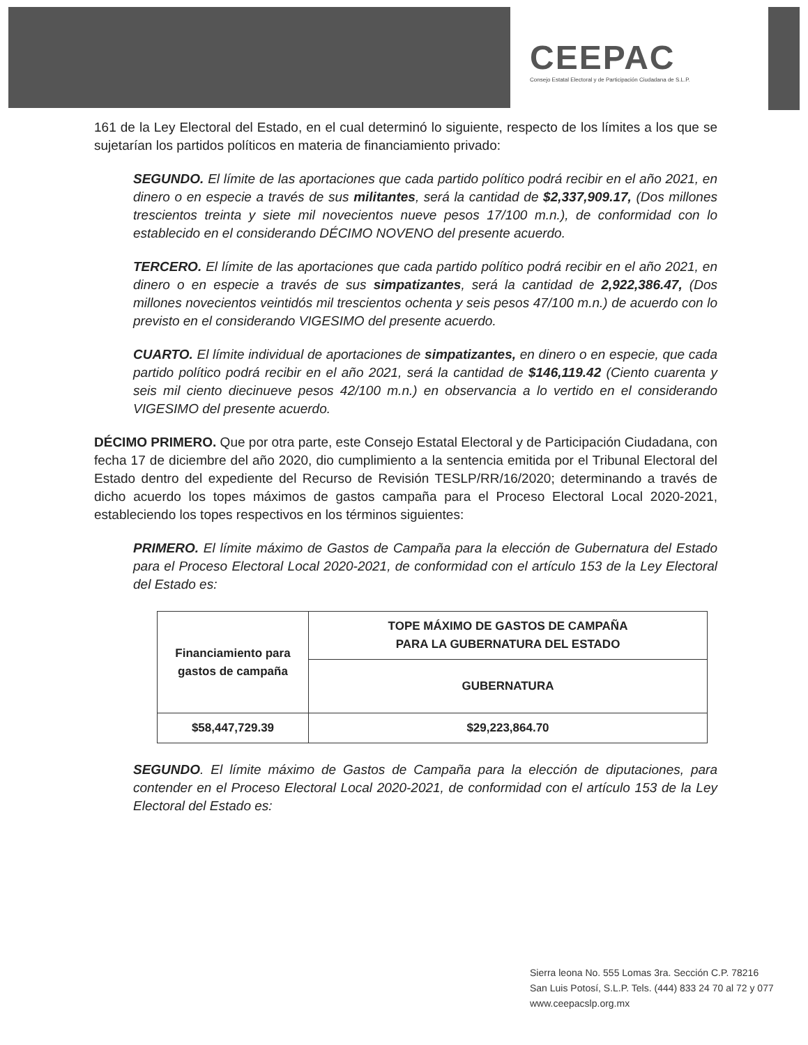CEEPAC
Consejo Estatal Electoral y de Participación Ciudadana de S.L.P.
161 de la Ley Electoral del Estado, en el cual determinó lo siguiente, respecto de los límites a los que se sujetarían los partidos políticos en materia de financiamiento privado:
SEGUNDO. El límite de las aportaciones que cada partido político podrá recibir en el año 2021, en dinero o en especie a través de sus militantes, será la cantidad de $2,337,909.17, (Dos millones trescientos treinta y siete mil novecientos nueve pesos 17/100 m.n.), de conformidad con lo establecido en el considerando DÉCIMO NOVENO del presente acuerdo.
TERCERO. El límite de las aportaciones que cada partido político podrá recibir en el año 2021, en dinero o en especie a través de sus simpatizantes, será la cantidad de 2,922,386.47, (Dos millones novecientos veintidós mil trescientos ochenta y seis pesos 47/100 m.n.) de acuerdo con lo previsto en el considerando VIGESIMO del presente acuerdo.
CUARTO. El límite individual de aportaciones de simpatizantes, en dinero o en especie, que cada partido político podrá recibir en el año 2021, será la cantidad de $146,119.42 (Ciento cuarenta y seis mil ciento diecinueve pesos 42/100 m.n.) en observancia a lo vertido en el considerando VIGESIMO del presente acuerdo.
DÉCIMO PRIMERO. Que por otra parte, este Consejo Estatal Electoral y de Participación Ciudadana, con fecha 17 de diciembre del año 2020, dio cumplimiento a la sentencia emitida por el Tribunal Electoral del Estado dentro del expediente del Recurso de Revisión TESLP/RR/16/2020; determinando a través de dicho acuerdo los topes máximos de gastos campaña para el Proceso Electoral Local 2020-2021, estableciendo los topes respectivos en los términos siguientes:
PRIMERO. El límite máximo de Gastos de Campaña para la elección de Gubernatura del Estado para el Proceso Electoral Local 2020-2021, de conformidad con el artículo 153 de la Ley Electoral del Estado es:
| Financiamiento para gastos de campaña | TOPE MÁXIMO DE GASTOS DE CAMPAÑA PARA LA GUBERNATURA DEL ESTADO |
| | GUBERNATURA |
| $58,447,729.39 | $29,223,864.70 |
SEGUNDO. El límite máximo de Gastos de Campaña para la elección de diputaciones, para contender en el Proceso Electoral Local 2020-2021, de conformidad con el artículo 153 de la Ley Electoral del Estado es:
Sierra leona No. 555 Lomas 3ra. Sección C.P. 78216
San Luis Potosí, S.L.P. Tels. (444) 833 24 70 al 72 y 077
www.ceepacslp.org.mx